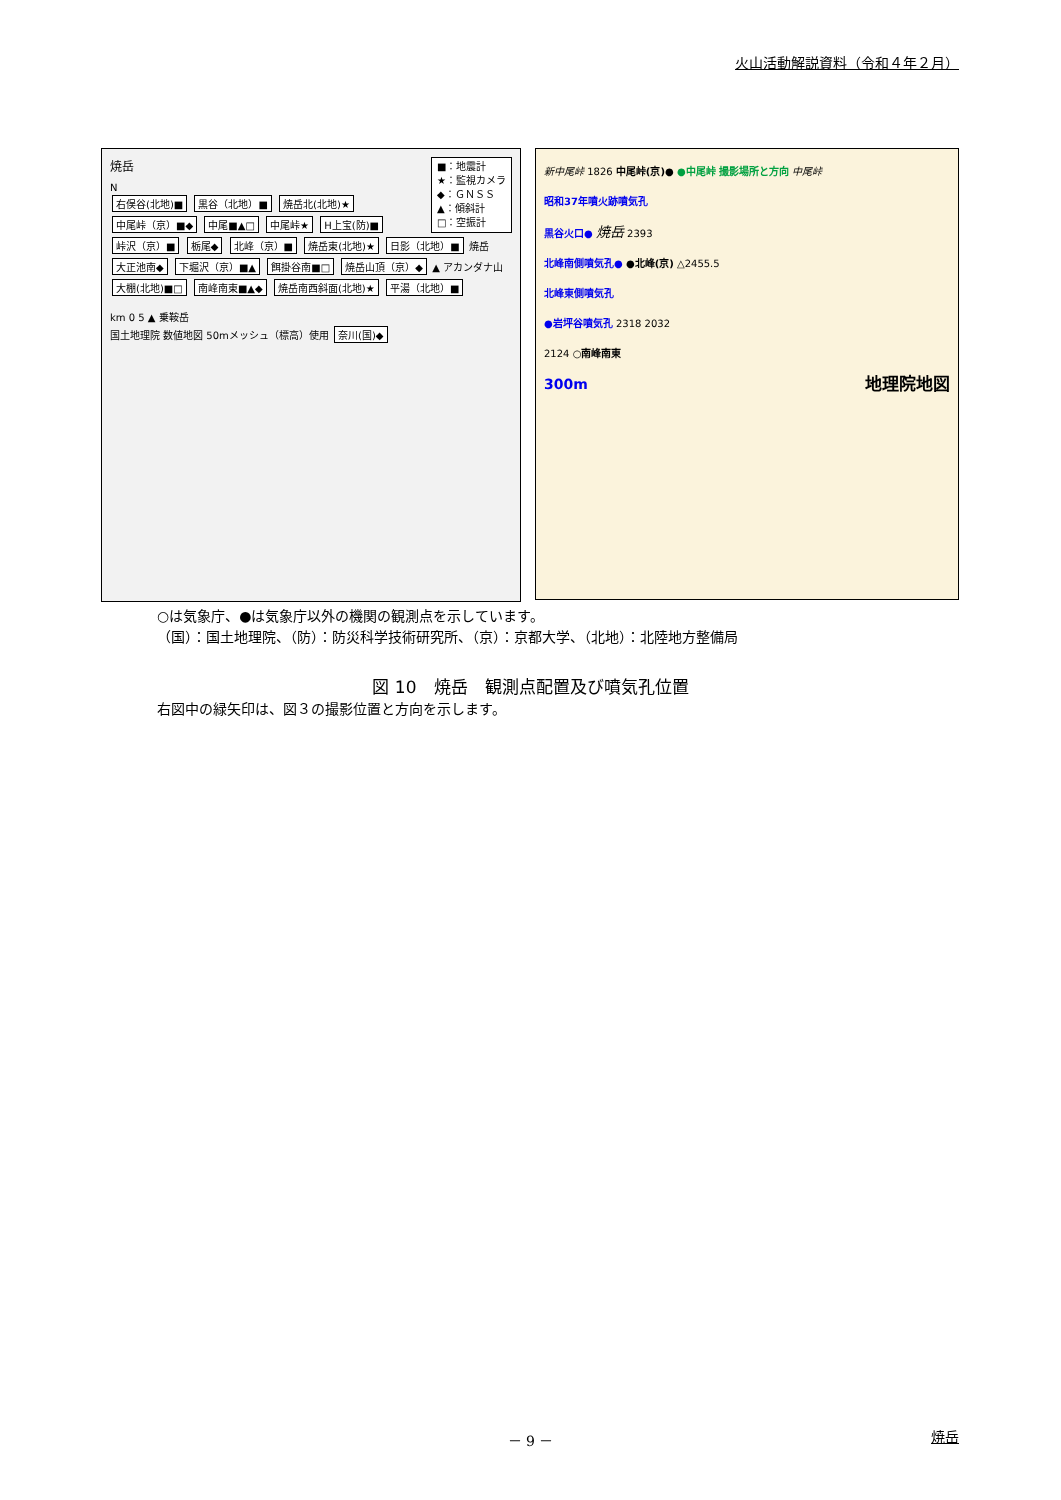火山活動解説資料（令和４年２月）
焼岳 ■：地震計
★：監視カメラ
◆：ＧＮＳＳ
▲：傾斜計
□：空振計
N
右俣谷(北地)■ 黒谷（北地）■ 焼岳北(北地)★ 中尾峠（京）■◆ 中尾■▲□ 中尾峠★ H上宝(防)■ 峠沢（京）■ 栃尾◆ 北峰（京）■ 焼岳東(北地)★ 日影（北地）■ 焼岳 大正池南◆ 下堀沢（京）■▲ 餌掛谷南■□ 焼岳山頂（京）◆ ▲ アカンダナ山 大棚(北地)■□ 南峰南東■▲◆ 焼岳南西斜面(北地)★ 平湯（北地）■
km 0 5 ▲ 乗鞍岳
国土地理院 数値地図 50mメッシュ（標高）使用 奈川(国)◆
新中尾峠 1826 中尾峠(京)● ●中尾峠 撮影場所と方向 中尾峠
昭和37年噴火跡噴気孔
黒谷火口● 焼岳 2393
北峰南側噴気孔● ●北峰(京) △2455.5
北峰東側噴気孔
●岩坪谷噴気孔 2318 2032
2124 ○南峰南東
300m 地理院地図
○は気象庁、●は気象庁以外の機関の観測点を示しています。
（国）：国土地理院、（防）：防災科学技術研究所、（京）：京都大学、（北地）：北陸地方整備局
図 10　焼岳　観測点配置及び噴気孔位置
右図中の緑矢印は、図３の撮影位置と方向を示します。
－ 9 － 焼岳